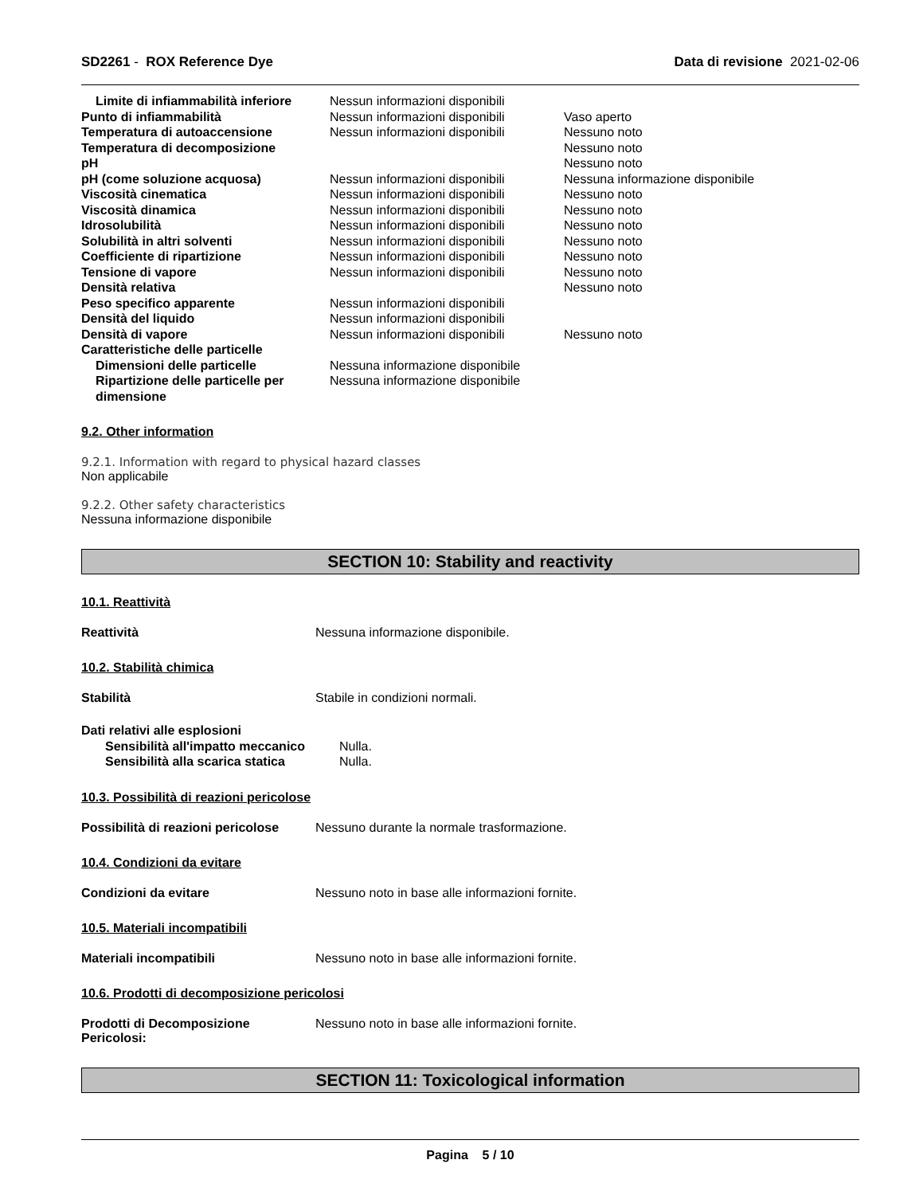SD2261 - ROX Reference Dye Data di revisione 2021-02-06
| Limite di infiammabilità inferiore | Nessun informazioni disponibili | |
| Punto di infiammabilità | Nessun informazioni disponibili | Vaso aperto |
| Temperatura di autoaccensione | Nessun informazioni disponibili | Nessuno noto |
| Temperatura di decomposizione | | Nessuno noto |
| pH | | Nessuno noto |
| pH (come soluzione acquosa) | Nessun informazioni disponibili | Nessuna informazione disponibile |
| Viscosità cinematica | Nessun informazioni disponibili | Nessuno noto |
| Viscosità dinamica | Nessun informazioni disponibili | Nessuno noto |
| Idrosolubilità | Nessun informazioni disponibili | Nessuno noto |
| Solubilità in altri solventi | Nessun informazioni disponibili | Nessuno noto |
| Coefficiente di ripartizione | Nessun informazioni disponibili | Nessuno noto |
| Tensione di vapore | Nessun informazioni disponibili | Nessuno noto |
| Densità relativa | | Nessuno noto |
| Peso specifico apparente | Nessun informazioni disponibili | |
| Densità del liquido | Nessun informazioni disponibili | |
| Densità di vapore | Nessun informazioni disponibili | Nessuno noto |
| Caratteristiche delle particelle | | |
| Dimensioni delle particelle | Nessuna informazione disponibile | |
| Ripartizione delle particelle per dimensione | Nessuna informazione disponibile | |
9.2. Other information
9.2.1. Information with regard to physical hazard classes
Non applicabile
9.2.2. Other safety characteristics
Nessuna informazione disponibile
SECTION 10: Stability and reactivity
10.1. Reattività
Reattività Nessuna informazione disponibile.
10.2. Stabilità chimica
Stabilità Stabile in condizioni normali.
| Dati relativi alle esplosioni | |
| Sensibilità all'impatto meccanico | Nulla. |
| Sensibilità alla scarica statica | Nulla. |
10.3. Possibilità di reazioni pericolose
Possibilità di reazioni pericolose
Nessuno durante la normale trasformazione.
10.4. Condizioni da evitare
Condizioni da evitare Nessuno noto in base alle informazioni fornite.
10.5. Materiali incompatibili
Materiali incompatibili Nessuno noto in base alle informazioni fornite.
10.6. Prodotti di decomposizione pericolosi
Prodotti di Decomposizione Pericolosi:
Nessuno noto in base alle informazioni fornite.
SECTION 11: Toxicological information
Pagina 5 / 10